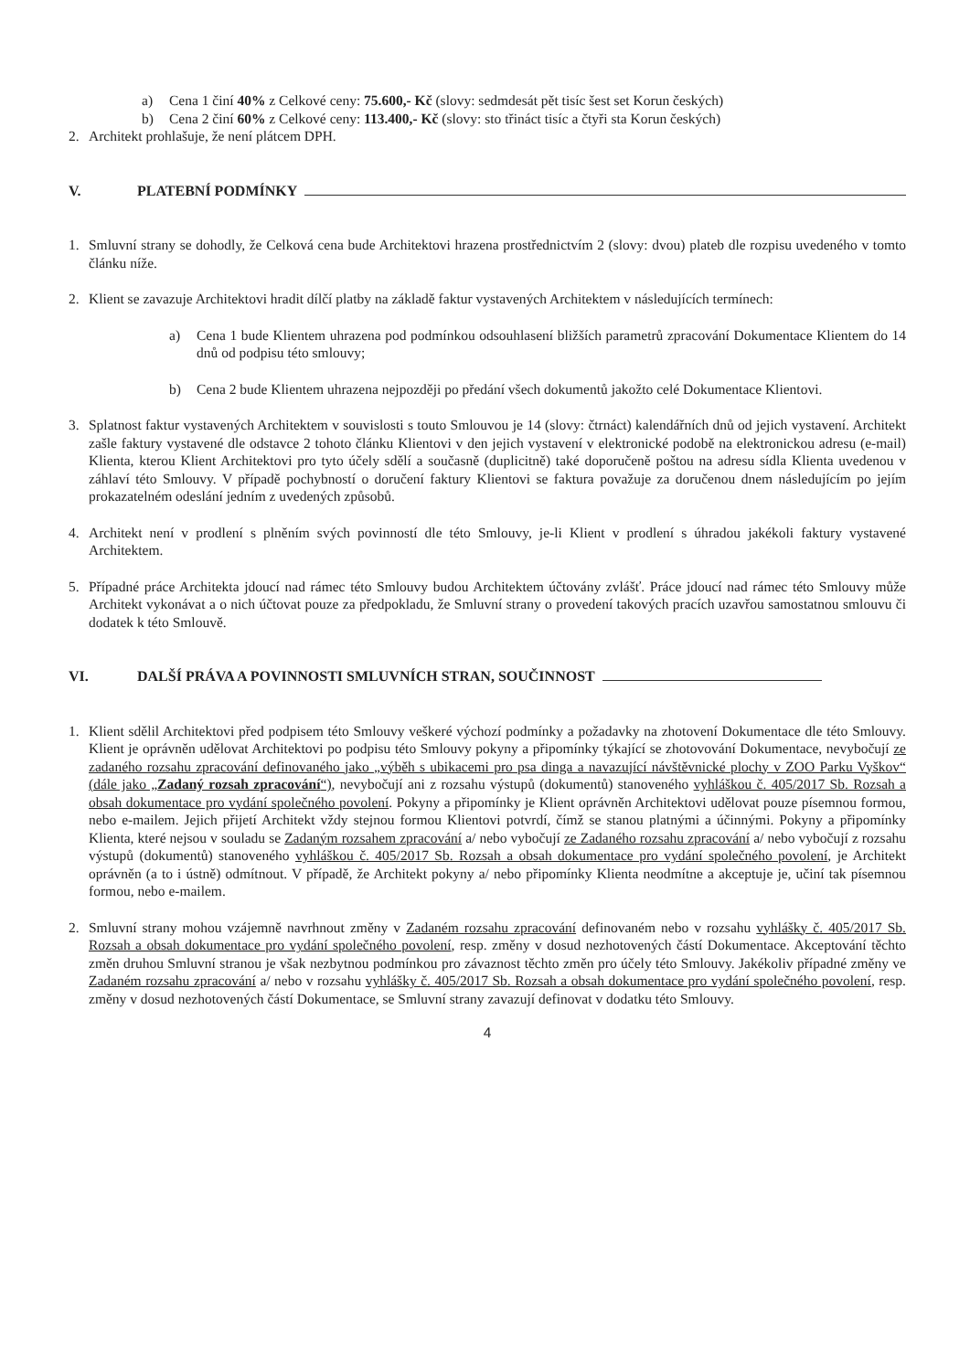a) Cena 1 činí 40% z Celkové ceny: 75.600,- Kč (slovy: sedmdesát pět tisíc šest set Korun českých)
b) Cena 2 činí 60% z Celkové ceny: 113.400,- Kč (slovy: sto třináct tisíc a čtyři sta Korun českých)
2. Architekt prohlašuje, že není plátcem DPH.
V. PLATEBNÍ PODMÍNKY
1. Smluvní strany se dohodly, že Celková cena bude Architektovi hrazena prostřednictvím 2 (slovy: dvou) plateb dle rozpisu uvedeného v tomto článku níže.
2. Klient se zavazuje Architektovi hradit dílčí platby na základě faktur vystavených Architektem v následujících termínech:
a) Cena 1 bude Klientem uhrazena pod podmínkou odsouhlasení bližších parametrů zpracování Dokumentace Klientem do 14 dnů od podpisu této smlouvy;
b) Cena 2 bude Klientem uhrazena nejpozději po předání všech dokumentů jakožto celé Dokumentace Klientovi.
3. Splatnost faktur vystavených Architektem v souvislosti s touto Smlouvou je 14 (slovy: čtrnáct) kalendářních dnů od jejich vystavení. Architekt zašle faktury vystavené dle odstavce 2 tohoto článku Klientovi v den jejich vystavení v elektronické podobě na elektronickou adresu (e-mail) Klienta, kterou Klient Architektovi pro tyto účely sdělí a současně (duplicitně) také doporučeně poštou na adresu sídla Klienta uvedenou v záhlaví této Smlouvy. V případě pochybností o doručení faktury Klientovi se faktura považuje za doručenou dnem následujícím po jejím prokazatelném odeslání jedním z uvedených způsobů.
4. Architekt není v prodlení s plněním svých povinností dle této Smlouvy, je-li Klient v prodlení s úhradou jakékoli faktury vystavené Architektem.
5. Případné práce Architekta jdoucí nad rámec této Smlouvy budou Architektem účtovány zvlášť. Práce jdoucí nad rámec této Smlouvy může Architekt vykonávat a o nich účtovat pouze za předpokladu, že Smluvní strany o provedení takových pracích uzavřou samostatnou smlouvu či dodatek k této Smlouvě.
VI. DALŠÍ PRÁVA A POVINNOSTI SMLUVNÍCH STRAN, SOUČINNOST
1. Klient sdělil Architektovi před podpisem této Smlouvy veškeré výchozí podmínky a požadavky na zhotovení Dokumentace dle této Smlouvy. Klient je oprávněn udělovat Architektovi po podpisu této Smlouvy pokyny a připomínky týkající se zhotovování Dokumentace, nevybočují ze zadaného rozsahu zpracování definovaného jako „výběh s ubikacemi pro psa dinga a navazující návštěvnické plochy v ZOO Parku Vyškov“ (dále jako „Zadaný rozsah zpracování“), nevybočují ani z rozsahu výstupů (dokumentů) stanoveného vyhláškou č. 405/2017 Sb. Rozsah a obsah dokumentace pro vydání společného povolení. Pokyny a připomínky je Klient oprávněn Architektovi udělovat pouze písemnou formou, nebo e-mailem. Jejich přijetí Architekt vždy stejnou formou Klientovi potvrdí, čímž se stanou platnými a účinnými. Pokyny a připomínky Klienta, které nejsou v souladu se Zadaným rozsahem zpracování a/ nebo vybočují ze Zadaného rozsahu zpracování a/ nebo vybočují z rozsahu výstupů (dokumentů) stanoveného vyhláškou č. 405/2017 Sb. Rozsah a obsah dokumentace pro vydání společného povolení, je Architekt oprávněn (a to i ústně) odmítnout. V případě, že Architekt pokyny a/ nebo připomínky Klienta neodmítne a akceptuje je, učiní tak písemnou formou, nebo e-mailem.
2. Smluvní strany mohou vzájemně navrhnout změny v Zadaném rozsahu zpracování definovaném nebo v rozsahu vyhlášky č. 405/2017 Sb. Rozsah a obsah dokumentace pro vydání společného povolení, resp. změny v dosud nezhotovených částí Dokumentace. Akceptování těchto změn druhou Smluvní stranou je však nezbytnou podmínkou pro závaznost těchto změn pro účely této Smlouvy. Jakékoliv případné změny ve Zadaném rozsahu zpracování a/ nebo v rozsahu vyhlášky č. 405/2017 Sb. Rozsah a obsah dokumentace pro vydání společného povolení, resp. změny v dosud nezhotovených částí Dokumentace, se Smluvní strany zavazují definovat v dodatku této Smlouvy.
4